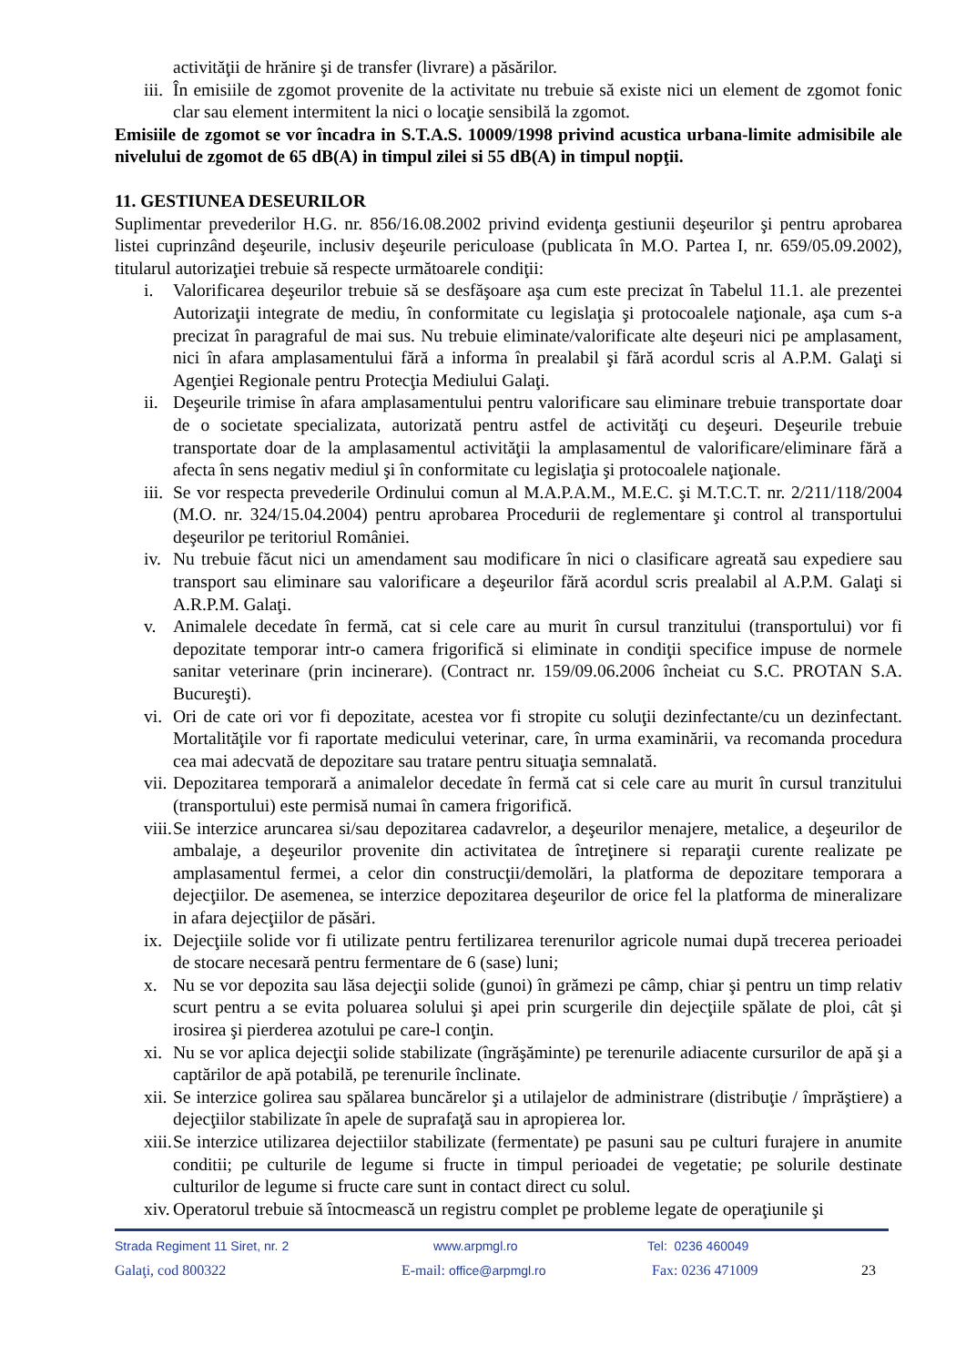activităţii de hrănire şi de transfer (livrare) a păsărilor.
iii. În emisiile de zgomot provenite de la activitate nu trebuie să existe nici un element de zgomot fonic clar sau element intermitent la nici o locaţie sensibilă la zgomot.
Emisiile de zgomot se vor încadra in S.T.A.S. 10009/1998 privind acustica urbana-limite admisibile ale nivelului de zgomot de 65 dB(A) in timpul zilei si 55 dB(A) in timpul nopţii.
11. GESTIUNEA DESEURILOR
Suplimentar prevederilor H.G. nr. 856/16.08.2002 privind evidenţa gestiunii deşeurilor şi pentru aprobarea listei cuprinzând deşeurile, inclusiv deşeurile periculoase (publicata în M.O. Partea I, nr. 659/05.09.2002), titularul autorizaţiei trebuie să respecte următoarele condiţii:
i. Valorificarea deşeurilor trebuie să se desfăşoare aşa cum este precizat în Tabelul 11.1. ale prezentei Autorizaţii integrate de mediu, în conformitate cu legislaţia şi protocoalele naţionale, aşa cum s-a precizat în paragraful de mai sus. Nu trebuie eliminate/valorificate alte deşeuri nici pe amplasament, nici în afara amplasamentului fără a informa în prealabil şi fără acordul scris al A.P.M. Galaţi si Agenţiei Regionale pentru Protecţia Mediului Galaţi.
ii. Deşeurile trimise în afara amplasamentului pentru valorificare sau eliminare trebuie transportate doar de o societate specializata, autorizată pentru astfel de activităţi cu deşeuri. Deşeurile trebuie transportate doar de la amplasamentul activităţii la amplasamentul de valorificare/eliminare fără a afecta în sens negativ mediul şi în conformitate cu legislaţia şi protocoalele naţionale.
iii. Se vor respecta prevederile Ordinului comun al M.A.P.A.M., M.E.C. şi M.T.C.T. nr. 2/211/118/2004 (M.O. nr. 324/15.04.2004) pentru aprobarea Procedurii de reglementare şi control al transportului deşeurilor pe teritoriul României.
iv. Nu trebuie făcut nici un amendament sau modificare în nici o clasificare agreată sau expediere sau transport sau eliminare sau valorificare a deşeurilor fără acordul scris prealabil al A.P.M. Galaţi si A.R.P.M. Galaţi.
v. Animalele decedate în fermă, cat si cele care au murit în cursul tranzitului (transportului) vor fi depozitate temporar intr-o camera frigorifică si eliminate in condiţii specifice impuse de normele sanitar veterinare (prin incinerare). (Contract nr. 159/09.06.2006 încheiat cu S.C. PROTAN S.A. Bucureşti).
vi. Ori de cate ori vor fi depozitate, acestea vor fi stropite cu soluţii dezinfectante/cu un dezinfectant. Mortalităţile vor fi raportate medicului veterinar, care, în urma examinării, va recomanda procedura cea mai adecvată de depozitare sau tratare pentru situaţia semnalată.
vii. Depozitarea temporară a animalelor decedate în fermă cat si cele care au murit în cursul tranzitului (transportului) este permisă numai în camera frigorifică.
viii. Se interzice aruncarea si/sau depozitarea cadavrelor, a deşeurilor menajere, metalice, a deşeurilor de ambalaje, a deşeurilor provenite din activitatea de întreţinere si reparaţii curente realizate pe amplasamentul fermei, a celor din construcţii/demolări, la platforma de depozitare temporara a dejecţiilor. De asemenea, se interzice depozitarea deşeurilor de orice fel la platforma de mineralizare in afara dejecţiilor de păsări.
ix. Dejecţiile solide vor fi utilizate pentru fertilizarea terenurilor agricole numai după trecerea perioadei de stocare necesară pentru fermentare de 6 (sase) luni;
x. Nu se vor depozita sau lăsa dejecţii solide (gunoi) în grămezi pe câmp, chiar şi pentru un timp relativ scurt pentru a se evita poluarea solului şi apei prin scurgerile din dejecţiile spălate de ploi, cât şi irosirea şi pierderea azotului pe care-l conţin.
xi. Nu se vor aplica dejecţii solide stabilizate (îngrăşăminte) pe terenurile adiacente cursurilor de apă şi a captărilor de apă potabilă, pe terenurile înclinate.
xii. Se interzice golirea sau spălarea buncărelor şi a utilajelor de administrare (distribuţie / împrăştiere) a dejecţiilor stabilizate în apele de suprafaţă sau in apropierea lor.
xiii. Se interzice utilizarea dejectiilor stabilizate (fermentate) pe pasuni sau pe culturi furajere in anumite conditii; pe culturile de legume si fructe in timpul perioadei de vegetatie; pe solurile destinate culturilor de legume si fructe care sunt in contact direct cu solul.
xiv. Operatorul trebuie să întocmească un registru complet pe probleme legate de operaţiunile şi
Strada Regiment 11 Siret, nr. 2 www.arpmgl.ro Tel: 0236 460049
Galaţi, cod 800322 E-mail: office@arpmgl.ro Fax: 0236 471009 23